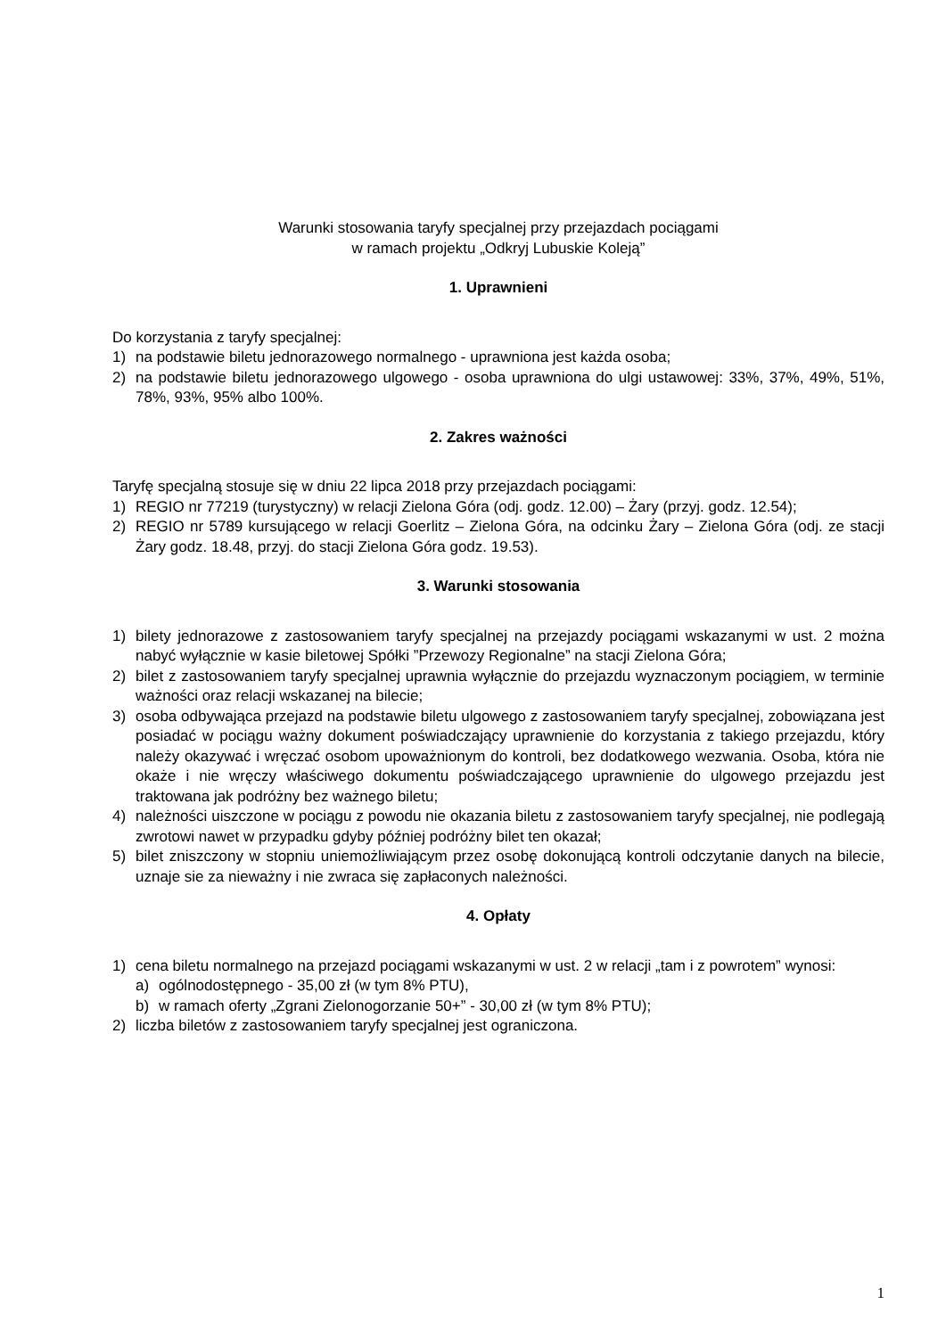Warunki stosowania taryfy specjalnej przy przejazdach pociągami
w ramach projektu „Odkryj Lubuskie Koleją”
1. Uprawnieni
Do korzystania z taryfy specjalnej:
1) na podstawie biletu jednorazowego normalnego - uprawniona jest każda osoba;
2) na podstawie biletu jednorazowego ulgowego - osoba uprawniona do ulgi ustawowej: 33%, 37%, 49%, 51%, 78%, 93%, 95% albo 100%.
2. Zakres ważności
Taryfę specjalną stosuje się w dniu 22 lipca 2018 przy przejazdach pociągami:
1) REGIO nr 77219 (turystyczny) w relacji Zielona Góra (odj. godz. 12.00) – Żary (przyj. godz. 12.54);
2) REGIO nr 5789 kursującego w relacji Goerlitz – Zielona Góra, na odcinku Żary – Zielona Góra (odj. ze stacji Żary godz. 18.48, przyj. do stacji Zielona Góra godz. 19.53).
3. Warunki stosowania
1) bilety jednorazowe z zastosowaniem taryfy specjalnej na przejazdy pociągami wskazanymi w ust. 2 można nabyć wyłącznie w kasie biletowej Spółki ”Przewozy Regionalne” na stacji Zielona Góra;
2) bilet z zastosowaniem taryfy specjalnej uprawnia wyłącznie do przejazdu wyznaczonym pociągiem, w terminie ważności oraz relacji wskazanej na bilecie;
3) osoba odbywająca przejazd na podstawie biletu ulgowego z zastosowaniem taryfy specjalnej, zobowiązana jest posiadać w pociągu ważny dokument poświadczający uprawnienie do korzystania z takiego przejazdu, który należy okazywać i wręczać osobom upoważnionym do kontroli, bez dodatkowego wezwania. Osoba, która nie okaże i nie wręczy właściwego dokumentu poświadczającego uprawnienie do ulgowego przejazdu jest traktowana jak podróżny bez ważnego biletu;
4) należności uiszczone w pociągu z powodu nie okazania biletu z zastosowaniem taryfy specjalnej, nie podlegają zwrotowi nawet w przypadku gdyby później podróżny bilet ten okazał;
5) bilet zniszczony w stopniu uniemożliwiającym przez osobę dokonującą kontroli odczytanie danych na bilecie, uznaje sie za nieważny i nie zwraca się zapłaconych należności.
4. Opłaty
1) cena biletu normalnego na przejazd pociągami wskazanymi w ust. 2 w relacji „tam i z powrotem” wynosi:
a) ogólnodostępnego - 35,00 zł (w tym 8% PTU),
b) w ramach oferty „Zgrani Zielonogorzanie 50+” - 30,00 zł (w tym 8% PTU);
2) liczba biletów z zastosowaniem taryfy specjalnej jest ograniczona.
1